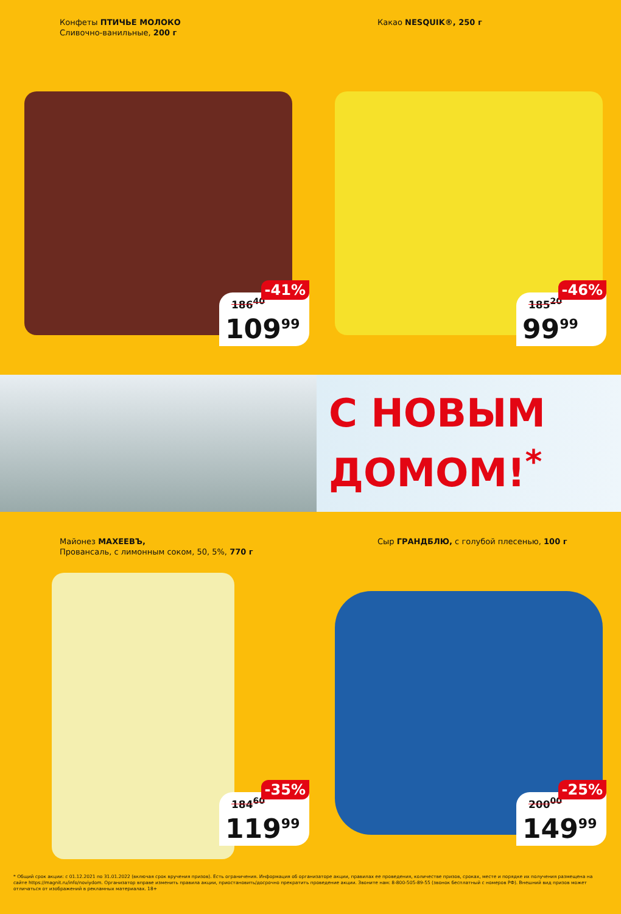Конфеты ПТИЧЬЕ МОЛОКО
Сливочно-ванильные, 200 г
-41%
186<sup>40</sup>
109<sup>99</sup>
Какао NESQUIK®, 250 г
-46%
185<sup>20</sup>
99<sup>99</sup>
С НОВЫМ
ДОМОМ!<sup>*</sup>
Майонез МАХЕЕВЪ,
Провансаль, с лимонным соком, 50, 5%, 770 г
-35%
184<sup>60</sup>
119<sup>99</sup>
Сыр ГРАНДБЛЮ, с голубой плесенью, 100 г
-25%
200<sup>00</sup>
149<sup>99</sup>
* Общий срок акции: с 01.12.2021 по 31.01.2022 (включая срок вручения призов). Есть ограничения. Информация об организаторе акции, правилах ее проведения, количестве призов, сроках, месте и порядке их получения размещена на сайте https://magnit.ru/info/noviydom. Организатор вправе изменить правила акции, приостановить/досрочно прекратить проведение акции. Звоните нам: 8-800-505-89-55 (звонок бесплатный с номеров РФ). Внешний вид призов может отличаться от изображений в рекламных материалах. 18+